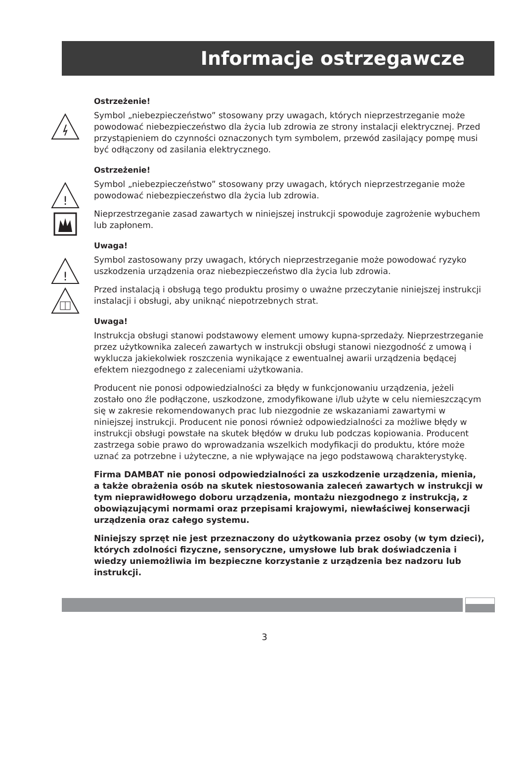Informacje ostrzegawcze
Ostrzeżenie!
Symbol „niebezpieczeństwo” stosowany przy uwagach, których nieprzestrzeganie może powodować niebezpieczeństwo dla życia lub zdrowia ze strony instalacji elektrycznej. Przed przystąpieniem do czynności oznaczonych tym symbolem, przewód zasilający pompę musi być odłączony od zasilania elektrycznego.
Ostrzeżenie!
!
Symbol „niebezpieczeństwo” stosowany przy uwagach, których nieprzestrzeganie może powodować niebezpieczeństwo dla życia lub zdrowia.
Nieprzestrzeganie zasad zawartych w niniejszej instrukcji spowoduje zagrożenie wybuchem lub zapłonem.
Uwaga!
!
Symbol zastosowany przy uwagach, których nieprzestrzeganie może powodować ryzyko uszkodzenia urządzenia oraz niebezpieczeństwo dla życia lub zdrowia.
Przed instalacją i obsługą tego produktu prosimy o uważne przeczytanie niniejszej instrukcji instalacji i obsługi, aby uniknąć niepotrzebnych strat.
Uwaga!
Instrukcja obsługi stanowi podstawowy element umowy kupna-sprzedaży. Nieprzestrzeganie przez użytkownika zaleceń zawartych w instrukcji obsługi stanowi niezgodność z umową i wyklucza jakiekolwiek roszczenia wynikające z ewentualnej awarii urządzenia będącej efektem niezgodnego z zaleceniami użytkowania.
Producent nie ponosi odpowiedzialności za błędy w funkcjonowaniu urządzenia, jeżeli zostało ono źle podłączone, uszkodzone, zmodyfikowane i/lub użyte w celu niemieszczącym się w zakresie rekomendowanych prac lub niezgodnie ze wskazaniami zawartymi w niniejszej instrukcji. Producent nie ponosi również odpowiedzialności za możliwe błędy w instrukcji obsługi powstałe na skutek błędów w druku lub podczas kopiowania. Producent zastrzega sobie prawo do wprowadzania wszelkich modyfikacji do produktu, które może uznać za potrzebne i użyteczne, a nie wpływające na jego podstawową charakterystykę.
Firma DAMBAT nie ponosi odpowiedzialności za uszkodzenie urządzenia, mienia, a także obrażenia osób na skutek niestosowania zaleceń zawartych w instrukcji w tym nieprawidłowego doboru urządzenia, montażu niezgodnego z instrukcją, z obowiązującymi normami oraz przepisami krajowymi, niewłaściwej konserwacji urządzenia oraz całego systemu.
Niniejszy sprzęt nie jest przeznaczony do użytkowania przez osoby (w tym dzieci), których zdolności fizyczne, sensoryczne, umysłowe lub brak doświadczenia i wiedzy uniemożliwia im bezpieczne korzystanie z urządzenia bez nadzoru lub instrukcji.
3